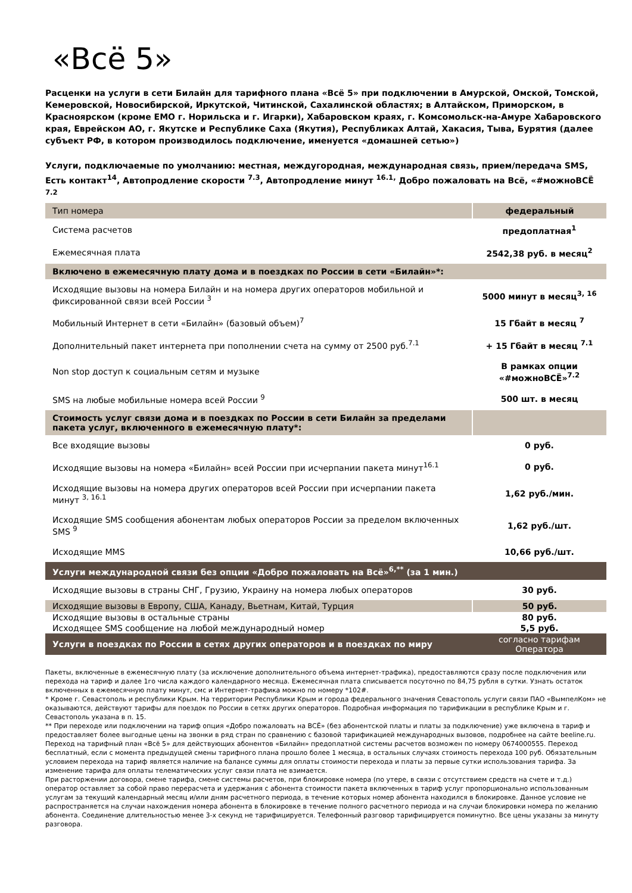«Всё 5»
Расценки на услуги в сети Билайн для тарифного плана «Всё 5» при подключении в Амурской, Омской, Томской, Кемеровской, Новосибирской, Иркутской, Читинской, Сахалинской областях; в Алтайском, Приморском, в Красноярском (кроме ЕМО г. Норильска и г. Игарки), Хабаровском краях, г. Комсомольск-на-Амуре Хабаровского края, Еврейском АО, г. Якутске и Республике Саха (Якутия), Республиках Алтай, Хакасия, Тыва, Бурятия (далее субъект РФ, в котором производилось подключение, именуется «домашней сетью»)
Услуги, подключаемые по умолчанию: местная, междугородная, международная связь, прием/передача SMS, Есть контакт<sup>14</sup>, Автопродление скорости <sup>7.3</sup>, Автопродление минут <sup>16.1,</sup> Добро пожаловать на Всё, «#можноВСЁ <sup>7.2</sup>
| Тип номера | федеральный |
| Система расчетов | предоплатная<sup>1</sup> |
| Ежемесячная плата | 2542,38 руб. в месяц<sup>2</sup> |
| Включено в ежемесячную плату дома и в поездках по России в сети «Билайн»*: | |
| Исходящие вызовы на номера Билайн и на номера других операторов мобильной и фиксированной связи всей России <sup>3</sup> | 5000 минут в месяц<sup>3, 16</sup> |
| Мобильный Интернет в сети «Билайн» (базовый объем)<sup>7</sup> | 15 Гбайт в месяц <sup>7</sup> |
| Дополнительный пакет интернета при пополнении счета на сумму от 2500 руб.<sup>7.1</sup> | + 15 Гбайт в месяц <sup>7.1</sup> |
| Non stop доступ к социальным сетям и музыке | В рамках опции «#можноВСЁ»<sup>7.2</sup> |
| SMS на любые мобильные номера всей России <sup>9</sup> | 500 шт. в месяц |
| Стоимость услуг связи дома и в поездках по России в сети Билайн за пределами пакета услуг, включенного в ежемесячную плату*: | |
| Все входящие вызовы | 0 руб. |
| Исходящие вызовы на номера «Билайн» всей России при исчерпании пакета минут<sup>16.1</sup> | 0 руб. |
| Исходящие вызовы на номера других операторов всей России при исчерпании пакета минут <sup>3, 16.1</sup> | 1,62 руб./мин. |
| Исходящие SMS сообщения абонентам любых операторов России за пределом включенных SMS <sup>9</sup> | 1,62 руб./шт. |
| Исходящие MMS | 10,66 руб./шт. |
| Услуги международной связи без опции «Добро пожаловать на Всё»<sup>6,**</sup> (за 1 мин.) | |
| Исходящие вызовы в страны СНГ, Грузию, Украину на номера любых операторов | 30 руб. |
| Исходящие вызовы в Европу, США, Канаду, Вьетнам, Китай, Турция | 50 руб. |
| Исходящие вызовы в остальные страны | 80 руб. |
| Исходящее SMS сообщение на любой международный номер | 5,5 руб. |
| Услуги в поездках по России в сетях других операторов и в поездках по миру | согласно тарифам Оператора |
Пакеты, включенные в ежемесячную плату (за исключение дополнительного объема интернет-трафика), предоставляются сразу после подключения или перехода на тариф и далее 1го числа каждого календарного месяца. Ежемесячная плата списывается посуточно по 84,75 рубля в сутки. Узнать остаток включенных в ежемесячную плату минут, смс и Интернет-трафика можно по номеру *102#.
* Кроме г. Севастополь и республики Крым. На территории Республики Крым и города федерального значения Севастополь услуги связи ПАО «ВымпелКом» не оказываются, действуют тарифы для поездок по России в сетях других операторов. Подробная информация по тарификации в республике Крым и г. Севастополь указана в п. 15.
** При переходе или подключении на тариф опция «Добро пожаловать на ВСЁ» (без абонентской платы и платы за подключение) уже включена в тариф и предоставляет более выгодные цены на звонки в ряд стран по сравнению с базовой тарификацией международных вызовов, подробнее на сайте beeline.ru.
Переход на тарифный план «Всё 5» для действующих абонентов «Билайн» предоплатной системы расчетов возможен по номеру 0674000555. Переход бесплатный, если с момента предыдущей смены тарифного плана прошло более 1 месяца, в остальных случаях стоимость перехода 100 руб. Обязательным условием перехода на тариф является наличие на балансе суммы для оплаты стоимости перехода и платы за первые сутки использования тарифа. За изменение тарифа для оплаты телематических услуг связи плата не взимается.
При расторжении договора, смене тарифа, смене системы расчетов, при блокировке номера (по утере, в связи с отсутствием средств на счете и т.д.) оператор оставляет за собой право перерасчета и удержания с абонента стоимости пакета включенных в тариф услуг пропорционально использованным услугам за текущий календарный месяц и/или дням расчетного периода, в течение которых номер абонента находился в блокировке. Данное условие не распространяется на случаи нахождения номера абонента в блокировке в течение полного расчетного периода и на случаи блокировки номера по желанию абонента. Соединение длительностью менее 3-х секунд не тарифицируется. Телефонный разговор тарифицируется поминутно. Все цены указаны за минуту разговора.